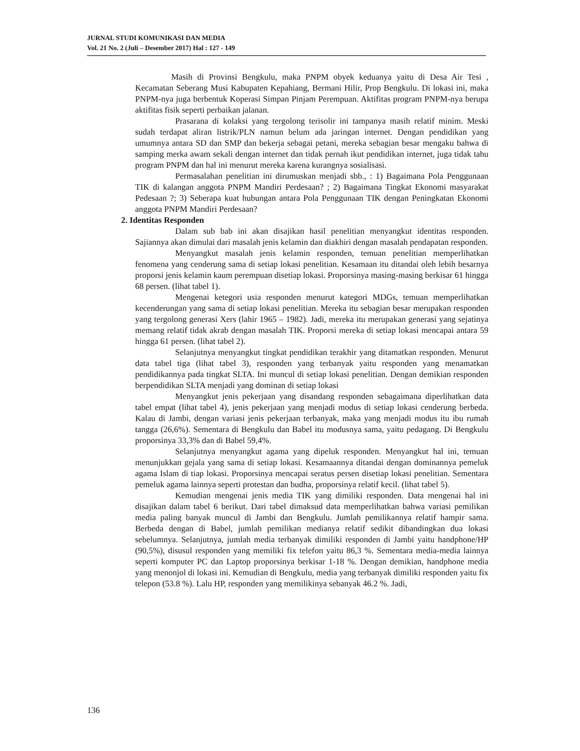JURNAL STUDI KOMUNIKASI DAN MEDIA
Vol. 21 No. 2 (Juli – Desember 2017) Hal : 127 - 149
Masih di Provinsi Bengkulu, maka PNPM obyek keduanya yaitu di Desa Air Tesi , Kecamatan Seberang Musi Kabupaten Kepahiang, Bermani Hilir, Prop Bengkulu. Di lokasi ini, maka PNPM-nya juga berbentuk Koperasi Simpan Pinjam Perempuan. Aktifitas program PNPM-nya berupa aktifitas fisik seperti perbaikan jalanan.
Prasarana di kolaksi yang tergolong terisolir ini tampanya masih relatif minim. Meski sudah terdapat aliran listrik/PLN namun belum ada jaringan internet. Dengan pendidikan yang umumnya antara SD dan SMP dan bekerja sebagai petani, mereka sebagian besar mengaku bahwa di samping merka awam sekali dengan internet dan tidak pernah ikut pendidikan internet, juga tidak tahu program PNPM dan hal ini menurut mereka karena kurangnya sosialisasi.
Permasalahan penelitian ini dirumuskan menjadi sbb., : 1) Bagaimana Pola Penggunaan TIK di kalangan anggota PNPM Mandiri Perdesaan? ; 2) Bagaimana Tingkat Ekonomi masyarakat Pedesaan ?; 3) Seberapa kuat hubungan antara Pola Penggunaan TIK dengan Peningkatan Ekonomi anggota PNPM Mandiri Perdesaan?
2. Identitas Responden
Dalam sub bab ini akan disajikan hasil penelitian menyangkut identitas responden. Sajiannya akan dimulai dari masalah jenis kelamin dan diakhiri dengan masalah pendapatan responden.
Menyangkut masalah jenis kelamin responden, temuan penelitian memperlihatkan fenomena yang cenderung sama di setiap lokasi penelitian. Kesamaan itu ditandai oleh lebih besarnya proporsi jenis kelamin kaum perempuan disetiap lokasi. Proporsinya masing-masing berkisar 61 hingga 68 persen. (lihat tabel 1).
Mengenai ketegori usia responden menurut kategori MDGs, temuan memperlihatkan kecenderungan yang sama di setiap lokasi penelitian. Mereka itu sebagian besar merupakan responden yang tergolong generasi Xers (lahir 1965 – 1982). Jadi, mereka itu merupakan generasi yang sejatinya memang relatif tidak akrab dengan masalah TIK. Proporsi mereka di setiap lokasi mencapai antara 59 hingga 61 persen. (lihat tabel 2).
Selanjutnya menyangkut tingkat pendidikan terakhir yang ditamatkan responden. Menurut data tabel tiga (lihat tabel 3), responden yang terbanyak yaitu responden yang menamatkan pendidikannya pada tingkat SLTA. Ini muncul di setiap lokasi penelitian. Dengan demikian responden berpendidikan SLTA menjadi yang dominan di setiap lokasi
Menyangkut jenis pekerjaan yang disandang responden sebagaimana diperlihatkan data tabel empat (lihat tabel 4), jenis pekerjaan yang menjadi modus di setiap lokasi cenderung berbeda. Kalau di Jambi, dengan variasi jenis pekerjaan terbanyak, maka yang menjadi modus itu ibu rumah tangga (26,6%). Sementara di Bengkulu dan Babel itu modusnya sama, yaitu pedagang. Di Bengkulu proporsinya 33,3% dan di Babel 59,4%.
Selanjutnya menyangkut agama yang dipeluk responden. Menyangkut hal ini, temuan menunjukkan gejala yang sama di setiap lokasi. Kesamaannya ditandai dengan dominannya pemeluk agama Islam di tiap lokasi. Proporsinya mencapai seratus persen disetiap lokasi penelitian. Sementara pemeluk agama lainnya seperti protestan dan budha, proporsinya relatif kecil. (lihat tabel 5).
Kemudian mengenai jenis media TIK yang dimiliki responden. Data mengenai hal ini disajikan dalam tabel 6 berikut. Dari tabel dimaksud data memperlihatkan bahwa variasi pemilikan media paling banyak muncul di Jambi dan Bengkulu. Jumlah pemilikannya relatif hampir sama. Berbeda dengan di Babel, jumlah pemilikan medianya relatif sedikit dibandingkan dua lokasi sebelumnya. Selanjutnya, jumlah media terbanyak dimiliki responden di Jambi yaitu handphone/HP (90,5%), disusul responden yang memiliki fix telefon yaitu 86,3 %. Sementara media-media lainnya seperti komputer PC dan Laptop proporsinya berkisar 1-18 %. Dengan demikian, handphone media yang menonjol di lokasi ini. Kemudian di Bengkulu, media yang terbanyak dimiliki responden yaitu fix telepon (53.8 %). Lalu HP, responden yang memilikinya sebanyak 46.2 %. Jadi,
136